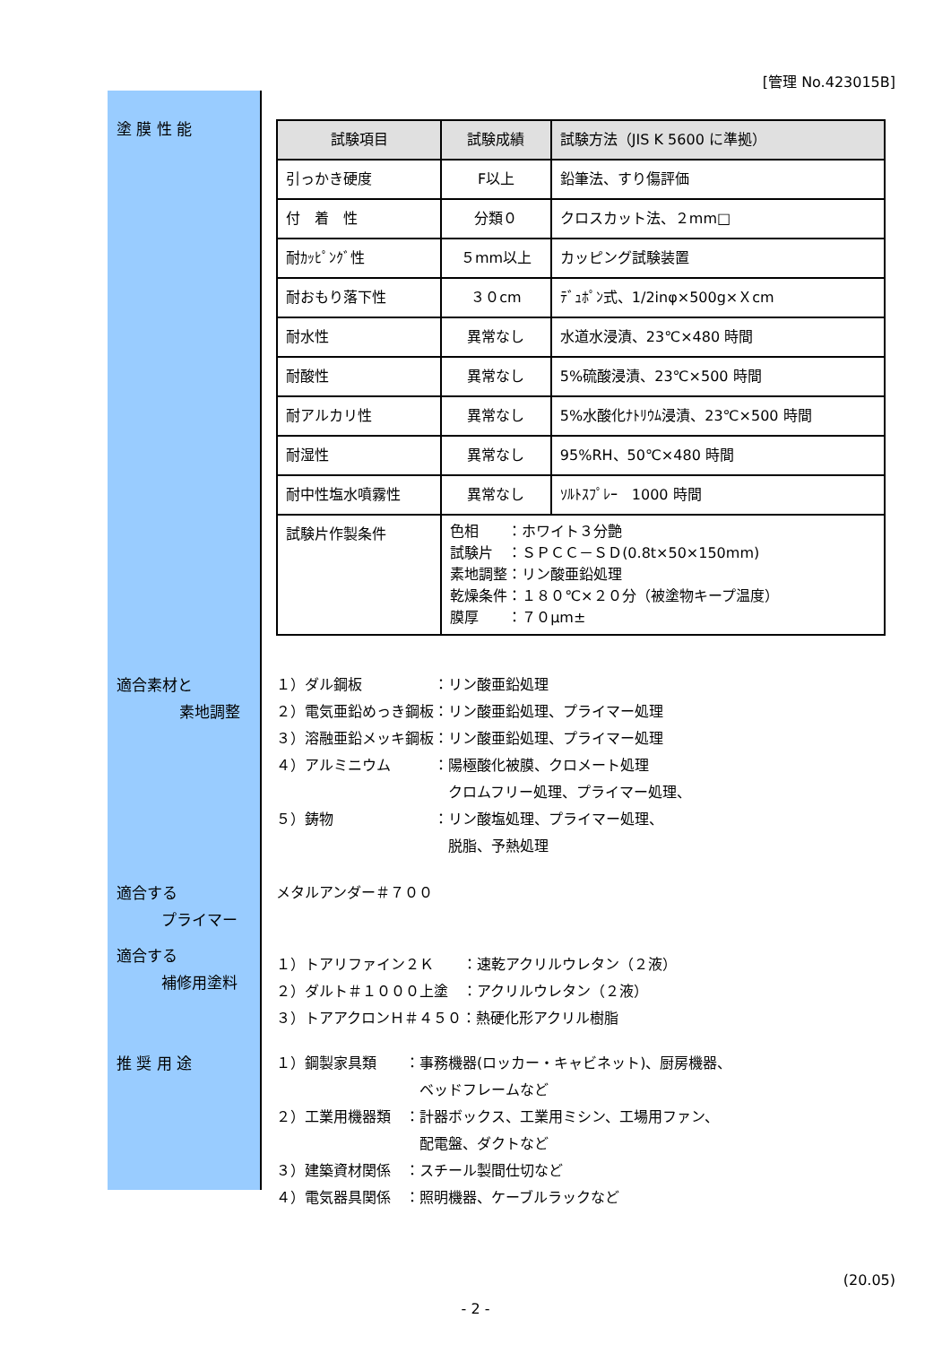[管理 No.423015B]
塗 膜 性 能
| 試験項目 | 試験成績 | 試験方法（JIS K 5600 に準拠） |
| --- | --- | --- |
| 引っかき硬度 | F以上 | 鉛筆法、すり傷評価 |
| 付 着 性 | 分類０ | クロスカット法、２mm□ |
| 耐ｶｯﾋﾟﾝｸﾞ性 | ５mm以上 | カッピング試験装置 |
| 耐おもり落下性 | ３０cm | ﾃﾞｭﾎﾟﾝ式、1/2inφ×500g×Ｘcm |
| 耐水性 | 異常なし | 水道水浸漬、23℃×480 時間 |
| 耐酸性 | 異常なし | 5%硫酸浸漬、23℃×500 時間 |
| 耐アルカリ性 | 異常なし | 5%水酸化ﾅﾄﾘｳﾑ浸漬、23℃×500 時間 |
| 耐湿性 | 異常なし | 95%RH、50℃×480 時間 |
| 耐中性塩水噴霧性 | 異常なし | ｿﾙﾄｽﾌﾟﾚｰ 1000 時間 |
| 試験片作製条件 | 色相 ：ホワイト３分艶 試験片 ：ＳＰＣＣ－ＳＤ(0.8t×50×150mm) 素地調整：リン酸亜鉛処理 乾燥条件：１８０℃×２０分（被塗物キープ温度） 膜厚 ：７０μm± | |
適合素材と
素地調整
１）ダル鋼板　　　　　：リン酸亜鉛処理
２）電気亜鉛めっき鋼板：リン酸亜鉛処理、プライマー処理
３）溶融亜鉛メッキ鋼板：リン酸亜鉛処理、プライマー処理
４）アルミニウム　　　：陽極酸化被膜、クロメート処理
　　　　　　　　　　　　クロムフリー処理、プライマー処理、
５）鋳物　　　　　　　：リン酸塩処理、プライマー処理、
　　　　　　　　　　　　脱脂、予熱処理
適合する
プライマー
メタルアンダー＃７００
適合する
補修用塗料
１）トアリファイン２Ｋ　　：速乾アクリルウレタン（２液）
２）ダルト＃１０００上塗　：アクリルウレタン（２液）
３）トアアクロンＨ＃４５０：熱硬化形アクリル樹脂
推 奨 用 途 １）鋼製家具類　　：事務機器(ロッカー・キャビネット)、厨房機器、
　　　　　　　　　　ベッドフレームなど
２）工業用機器類　：計器ボックス、工業用ミシン、工場用ファン、
　　　　　　　　　　配電盤、ダクトなど
３）建築資材関係　：スチール製間仕切など
４）電気器具関係　：照明機器、ケーブルラックなど
(20.05)
- 2 -